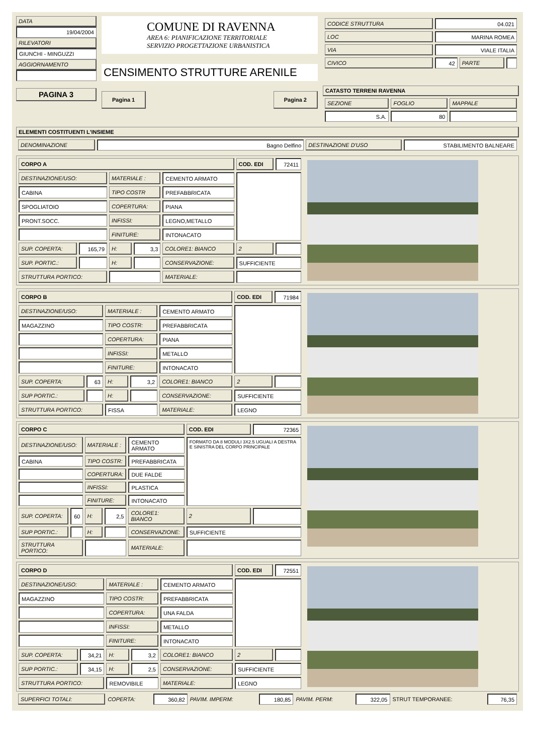DATA
19/04/2004
RILEVATORI
GIUNCHI - MINGUZZI
AGGIORNAMENTO
PAGINA 3
COMUNE DI RAVENNA
AREA 6: PIANIFICAZIONE TERRITORIALE
SERVIZIO PROGETTAZIONE URBANISTICA
CENSIMENTO STRUTTURE ARENILE
Pagina 1 Pagina 2
| CODICE STRUTTURA | 04.021 | | |
| LOC | MARINA ROMEA | | |
| VIA | VIALE ITALIA | | |
| CIVICO | 42 | PARTE | |
CATASTO TERRENI RAVENNA
| SEZIONE | FOGLIO | MAPPALE |
| S.A. | 80 | |
ELEMENTI COSTITUENTI L'INSIEME
| DENOMINAZIONE | Bagno Delfino | DESTINAZIONE D'USO | STABILIMENTO BALNEARE |
| CORPO A | | | | | COD. EDI | 72411 |
| DESTINAZIONE/USO: | | MATERIALE : | | CEMENTO ARMATO | | |
| CABINA | | TIPO COSTR | | PREFABBRICATA | | |
| SPOGLIATOIO | | COPERTURA: | | PIANA | | |
| PRONT.SOCC. | | INFISSI: | | LEGNO,METALLO | | |
| | | FINITURE: | | INTONACATO | | |
| SUP. COPERTA: | 165,79 | H: | 3,3 | COLORE1: BIANCO | 2 | |
| SUP. PORTIC.: | | H: | | CONSERVAZIONE: | SUFFICIENTE | |
| STRUTTURA PORTICO: | | | | MATERIALE: | | |
| CORPO B | | | | | COD. EDI | 71984 |
| DESTINAZIONE/USO: | | MATERIALE : | | CEMENTO ARMATO | | |
| MAGAZZINO | | TIPO COSTR: | | PREFABBRICATA | | |
| | | COPERTURA: | | PIANA | | |
| | | INFISSI: | | METALLO | | |
| | | FINITURE: | | INTONACATO | | |
| SUP. COPERTA: | 63 | H: | 3,2 | COLORE1: BIANCO | 2 | |
| SUP PORTIC.: | | H: | | CONSERVAZIONE: | SUFFICIENTE | |
| STRUTTURA PORTICO: | | FISSA | | MATERIALE: | LEGNO | |
| CORPO C | | | | | COD. EDI | 72365 |
| DESTINAZIONE/USO: | | MATERIALE : | | CEMENTO ARMATO | FORMATO DA 8 MODULI 3X2.5 UGUALI A DESTRA E SINISTRA DEL CORPO PRINCIPALE | |
| CABINA | | TIPO COSTR: | | PREFABBRICATA | | |
| | | COPERTURA: | | DUE FALDE | | |
| | | INFISSI: | | PLASTICA | | |
| | | FINITURE: | | INTONACATO | | |
| SUP. COPERTA: | 60 | H: | 2,5 | COLORE1: BIANCO | 2 | |
| SUP PORTIC.: | | H: | | CONSERVAZIONE: | SUFFICIENTE | |
| STRUTTURA PORTICO: | | | | MATERIALE: | | |
| CORPO D | | | | | COD. EDI | 72551 |
| DESTINAZIONE/USO: | | MATERIALE : | | CEMENTO ARMATO | | |
| MAGAZZINO | | TIPO COSTR: | | PREFABBRICATA | | |
| | | COPERTURA: | | UNA FALDA | | |
| | | INFISSI: | | METALLO | | |
| | | FINITURE: | | INTONACATO | | |
| SUP. COPERTA: | 34,21 | H: | 3,2 | COLORE1: BIANCO | 2 | |
| SUP PORTIC.: | 34,15 | H: | 2,5 | CONSERVAZIONE: | SUFFICIENTE | |
| STRUTTURA PORTICO: | | REMOVIBILE | | MATERIALE: | LEGNO | |
| SUPERFICI TOTALI: | COPERTA: | 360,82 | PAVIM. IMPERM: | 180,85 | PAVIM. PERM: | 322,05 | STRUT TEMPORANEE: | 76,35 |